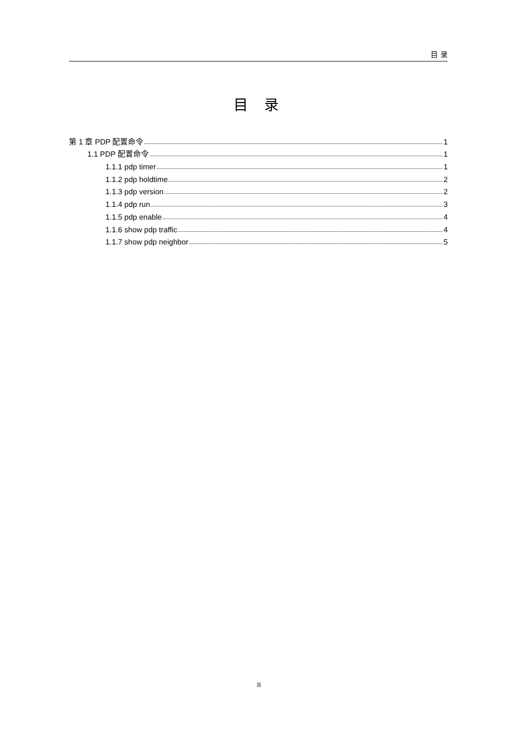目 录
目 录
第 1 章 PDP 配置命令 1
1.1 PDP 配置命令 1
1.1.1 pdp timer 1
1.1.2 pdp holdtime 2
1.1.3 pdp version 2
1.1.4 pdp run 3
1.1.5 pdp enable 4
1.1.6 show pdp traffic 4
1.1.7 show pdp neighbor 5
II